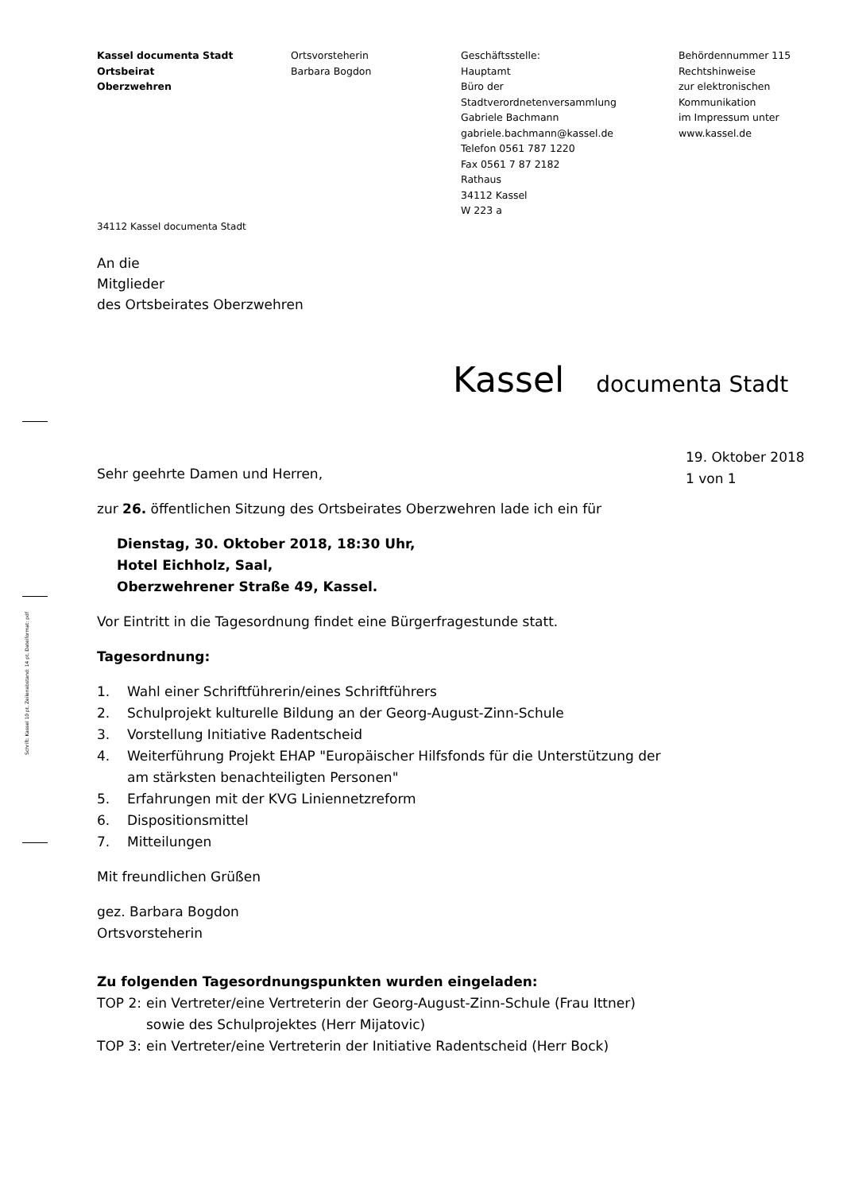Kassel documenta Stadt
Ortsbeirat
Oberzwehren
Ortsvorsteherin
Barbara Bogdon
Geschäftsstelle:
Hauptamt
Büro der
Stadtverordnetenversammlung
Gabriele Bachmann
gabriele.bachmann@kassel.de
Telefon 0561 787 1220
Fax 0561 7 87 2182
Rathaus
34112 Kassel
W 223 a
Behördennummer 115
Rechtshinweise
zur elektronischen
Kommunikation
im Impressum unter
www.kassel.de
34112 Kassel documenta Stadt
An die
Mitglieder
des Ortsbeirates Oberzwehren
Kassel documenta Stadt
Schrift: Kassel 10 pt, Zeilenabstand: 14 pt, Dateiformat: pdf
19. Oktober 2018
1 von 1
Sehr geehrte Damen und Herren,
zur 26. öffentlichen Sitzung des Ortsbeirates Oberzwehren lade ich ein für
Dienstag, 30. Oktober 2018, 18:30 Uhr,
Hotel Eichholz, Saal,
Oberzwehrener Straße 49, Kassel.
Vor Eintritt in die Tagesordnung findet eine Bürgerfragestunde statt.
Tagesordnung:
1. Wahl einer Schriftführerin/eines Schriftführers
2. Schulprojekt kulturelle Bildung an der Georg-August-Zinn-Schule
3. Vorstellung Initiative Radentscheid
4. Weiterführung Projekt EHAP "Europäischer Hilfsfonds für die Unterstützung der am stärksten benachteiligten Personen"
5. Erfahrungen mit der KVG Liniennetzreform
6. Dispositionsmittel
7. Mitteilungen
Mit freundlichen Grüßen
gez. Barbara Bogdon
Ortsvorsteherin
Zu folgenden Tagesordnungspunkten wurden eingeladen:
TOP 2: ein Vertreter/eine Vertreterin der Georg-August-Zinn-Schule (Frau Ittner) sowie des Schulprojektes (Herr Mijatovic)
TOP 3: ein Vertreter/eine Vertreterin der Initiative Radentscheid (Herr Bock)